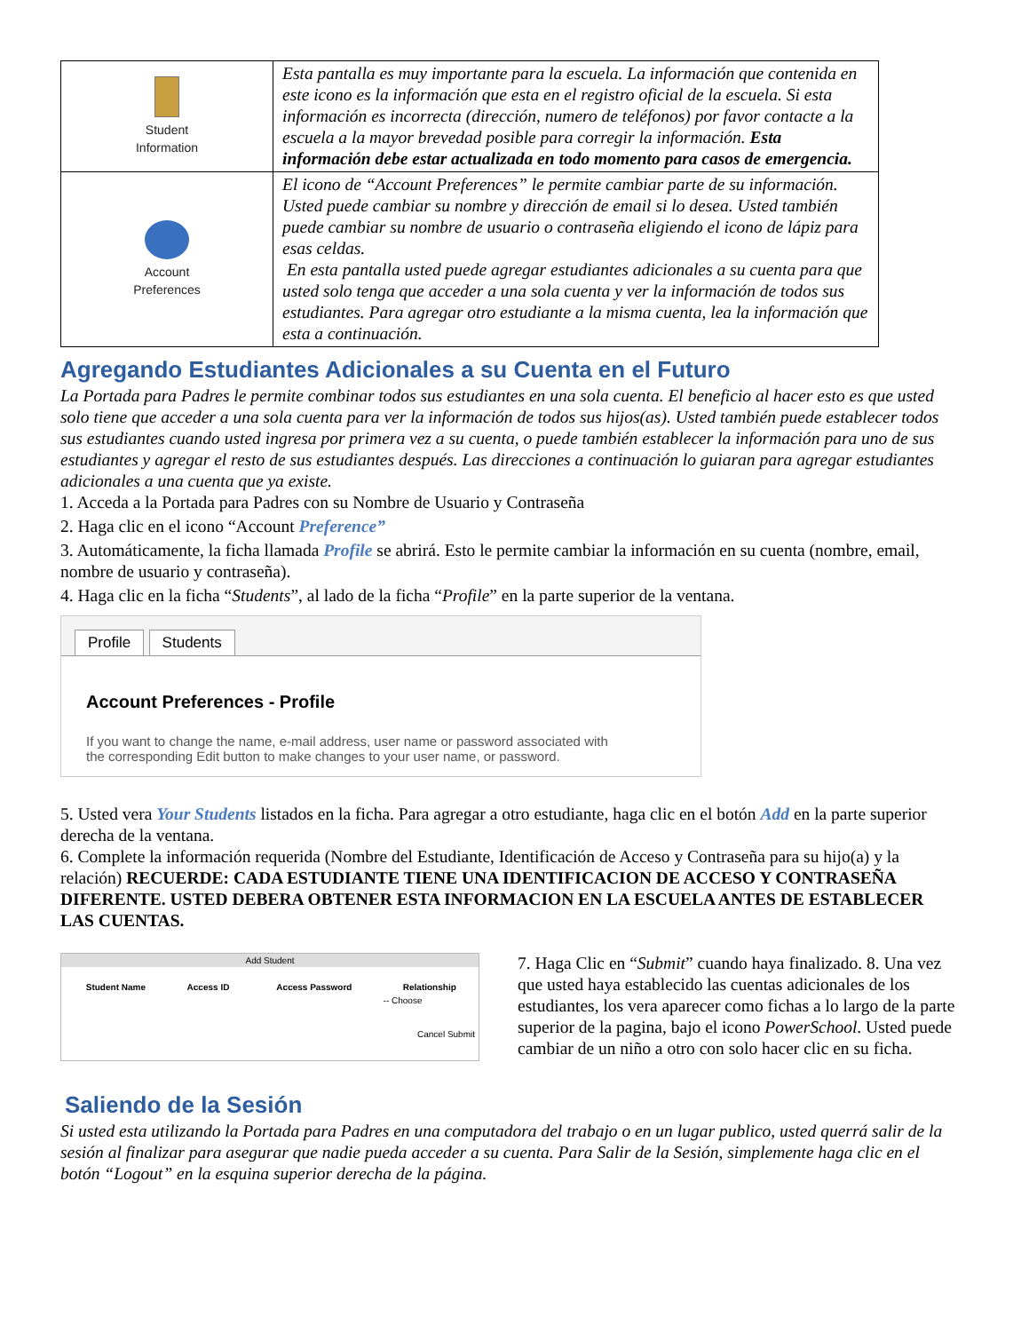| Student Information | Esta pantalla es muy importante para la escuela. La información que contenida en este icono es la información que esta en el registro oficial de la escuela. Si esta información es incorrecta (dirección, numero de teléfonos) por favor contacte a la escuela a la mayor brevedad posible para corregir la información. Esta información debe estar actualizada en todo momento para casos de emergencia. |
| Account Preferences | El icono de “Account Preferences” le permite cambiar parte de su información. Usted puede cambiar su nombre y dirección de email si lo desea. Usted también puede cambiar su nombre de usuario o contraseña eligiendo el icono de lápiz para esas celdas. En esta pantalla usted puede agregar estudiantes adicionales a su cuenta para que usted solo tenga que acceder a una sola cuenta y ver la información de todos sus estudiantes. Para agregar otro estudiante a la misma cuenta, lea la información que esta a continuación. |
Agregando Estudiantes Adicionales a su Cuenta en el Futuro
La Portada para Padres le permite combinar todos sus estudiantes en una sola cuenta. El beneficio al hacer esto es que usted solo tiene que acceder a una sola cuenta para ver la información de todos sus hijos(as). Usted también puede establecer todos sus estudiantes cuando usted ingresa por primera vez a su cuenta, o puede también establecer la información para uno de sus estudiantes y agregar el resto de sus estudiantes después. Las direcciones a continuación lo guiaran para agregar estudiantes adicionales a una cuenta que ya existe.
1. Acceda a la Portada para Padres con su Nombre de Usuario y Contraseña
2. Haga clic en el icono “Account Preference”
3. Automáticamente, la ficha llamada Profile se abrirá. Esto le permite cambiar la información en su cuenta (nombre, email, nombre de usuario y contraseña).
4. Haga clic en la ficha “Students”, al lado de la ficha “Profile” en la parte superior de la ventana.
Profile Students
Account Preferences - Profile
If you want to change the name, e-mail address, user name or password associated with
the corresponding Edit button to make changes to your user name, or password.
5. Usted vera Your Students listados en la ficha. Para agregar a otro estudiante, haga clic en el botón Add en la parte superior derecha de la ventana.
6. Complete la información requerida (Nombre del Estudiante, Identificación de Acceso y Contraseña para su hijo(a) y la relación) RECUERDE: CADA ESTUDIANTE TIENE UNA IDENTIFICACION DE ACCESO Y CONTRASEÑA DIFERENTE. USTED DEBERA OBTENER ESTA INFORMACION EN LA ESCUELA ANTES DE ESTABLECER LAS CUENTAS.
Add Student
| Student Name | Access ID | Access Password | Relationship |
| --- | --- | --- | --- |
| | | | -- Choose |
Cancel Submit
Saliendo de la Sesión
7. Haga Clic en “Submit” cuando haya finalizado. 8. Una vez que usted haya establecido las cuentas adicionales de los estudiantes, los vera aparecer como fichas a lo largo de la parte superior de la pagina, bajo el icono PowerSchool. Usted puede cambiar de un niño a otro con solo hacer clic en su ficha.
Si usted esta utilizando la Portada para Padres en una computadora del trabajo o en un lugar publico, usted querrá salir de la sesión al finalizar para asegurar que nadie pueda acceder a su cuenta. Para Salir de la Sesión, simplemente haga clic en el botón “Logout” en la esquina superior derecha de la página.